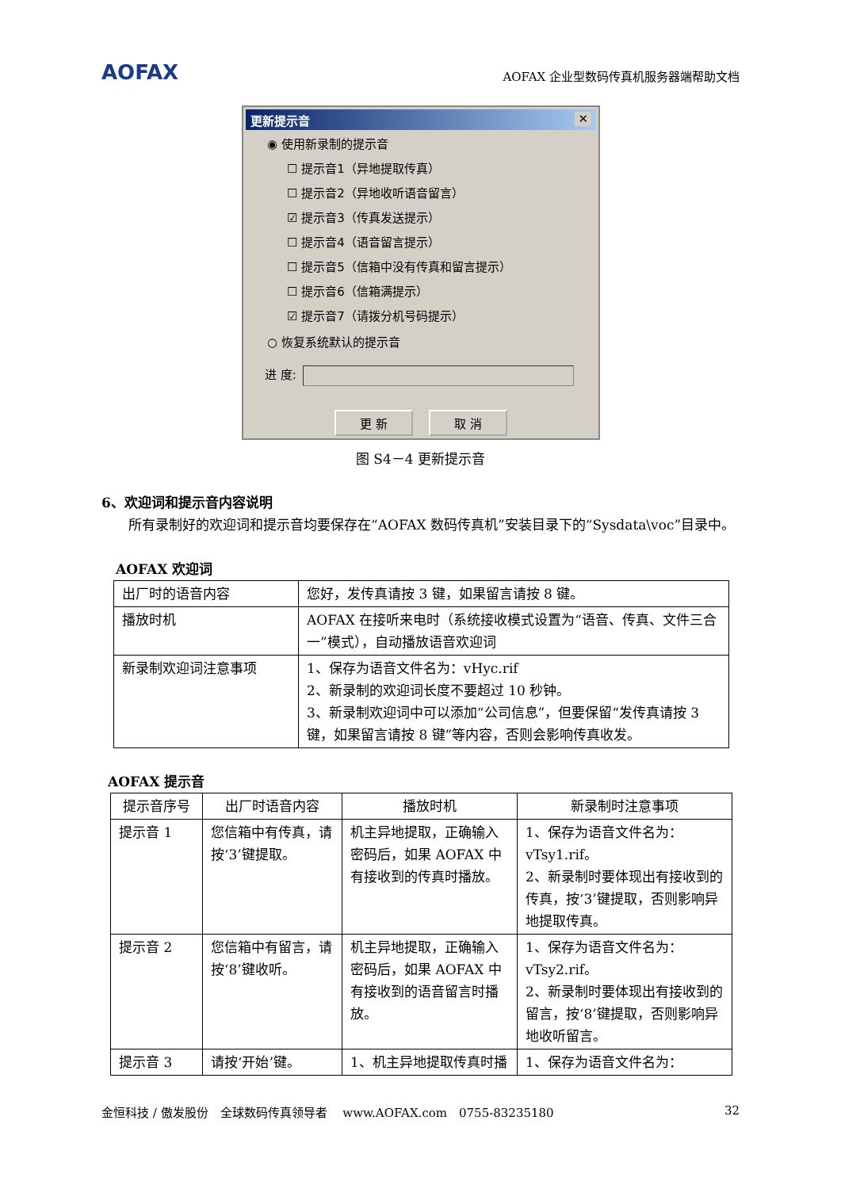AOFAX AOFAX 企业型数码传真机服务器端帮助文档
更新提示音 ✕
◉ 使用新录制的提示音
☐ 提示音1（异地提取传真）
☐ 提示音2（异地收听语音留言）
☑ 提示音3（传真发送提示）
☐ 提示音4（语音留言提示）
☐ 提示音5（信箱中没有传真和留言提示）
☐ 提示音6（信箱满提示）
☑ 提示音7（请拨分机号码提示）
○ 恢复系统默认的提示音
进 度:
更 新 取 消
图 S4－4 更新提示音
6、欢迎词和提示音内容说明
所有录制好的欢迎词和提示音均要保存在“AOFAX 数码传真机”安装目录下的“Sysdata\voc”目录中。
AOFAX 欢迎词
| 出厂时的语音内容 | 您好，发传真请按 3 键，如果留言请按 8 键。 |
| 播放时机 | AOFAX 在接听来电时（系统接收模式设置为“语音、传真、文件三合一”模式），自动播放语音欢迎词 |
| 新录制欢迎词注意事项 | 1、保存为语音文件名为：vHyc.rif 2、新录制的欢迎词长度不要超过 10 秒钟。 3、新录制欢迎词中可以添加“公司信息”，但要保留“发传真请按 3 键，如果留言请按 8 键”等内容，否则会影响传真收发。 |
AOFAX 提示音
| 提示音序号 | 出厂时语音内容 | 播放时机 | 新录制时注意事项 |
| --- | --- | --- | --- |
| 提示音 1 | 您信箱中有传真，请按‘3’键提取。 | 机主异地提取，正确输入密码后，如果 AOFAX 中有接收到的传真时播放。 | 1、保存为语音文件名为：vTsy1.rif。 2、新录制时要体现出有接收到的传真，按‘3’键提取，否则影响异地提取传真。 |
| 提示音 2 | 您信箱中有留言，请按‘8’键收听。 | 机主异地提取，正确输入密码后，如果 AOFAX 中有接收到的语音留言时播放。 | 1、保存为语音文件名为：vTsy2.rif。 2、新录制时要体现出有接收到的留言，按‘8’键提取，否则影响异地收听留言。 |
| 提示音 3 | 请按‘开始’键。 | 1、机主异地提取传真时播 | 1、保存为语音文件名为： |
金恒科技 / 傲发股份　全球数码传真领导者　 www.AOFAX.com　0755-83235180 32